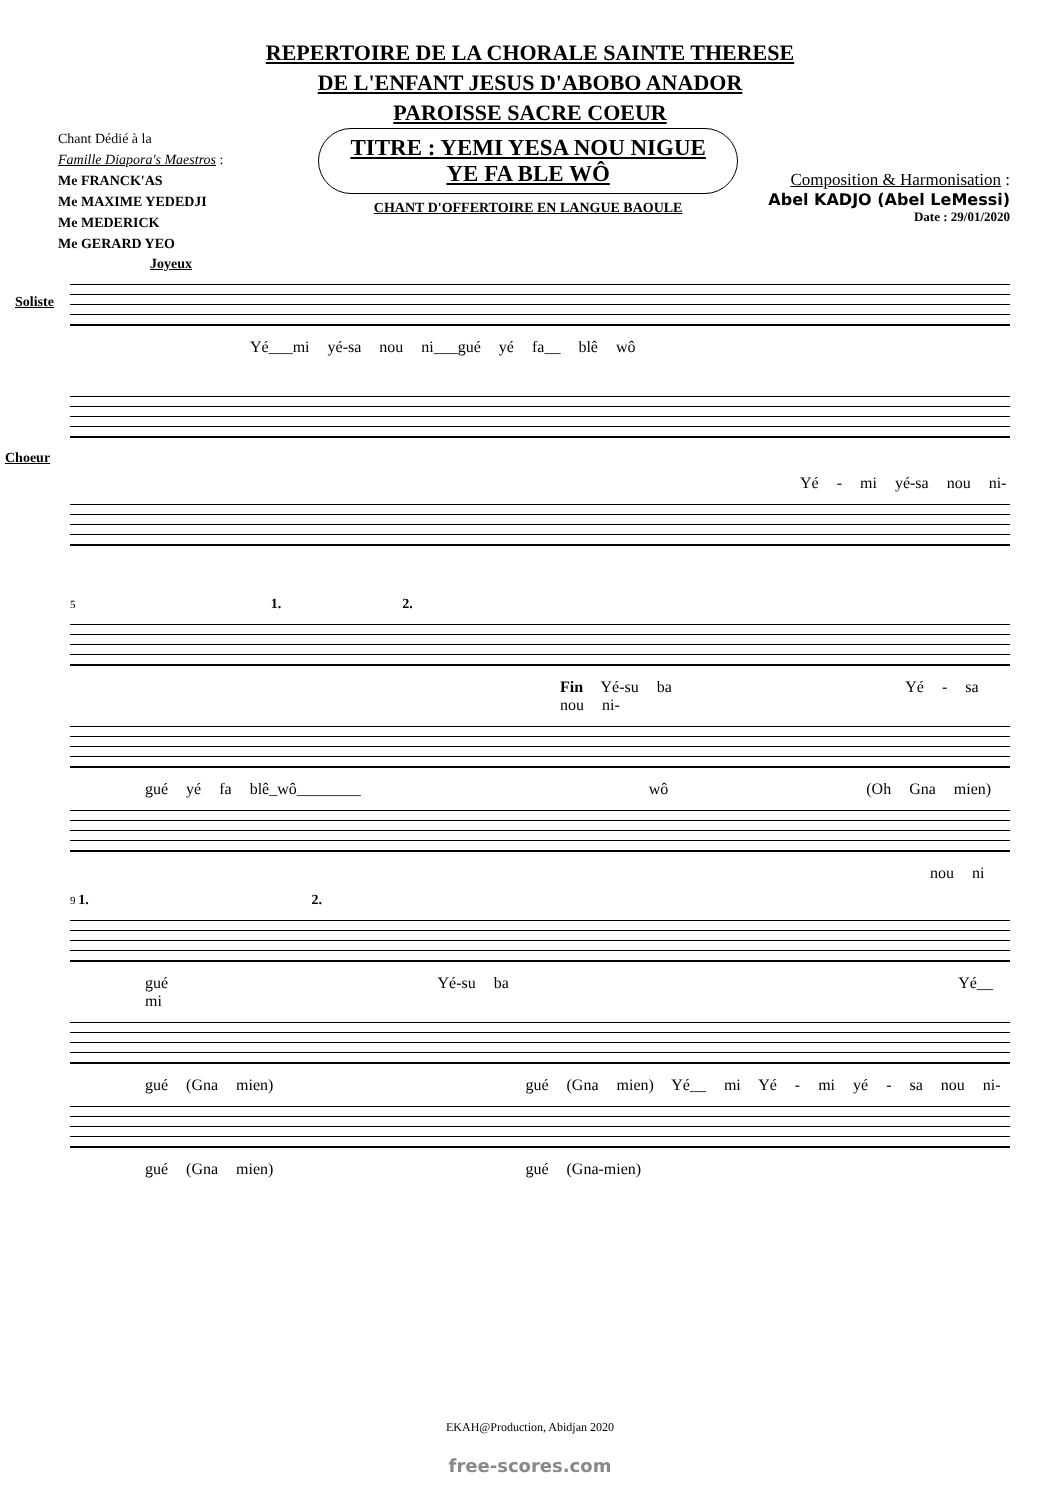REPERTOIRE DE LA CHORALE SAINTE THERESE
DE L'ENFANT JESUS D'ABOBO ANADOR
PAROISSE SACRE COEUR
Chant Dédié à la
Famille Diapora's Maestros :
Me FRANCK'AS
Me MAXIME YEDEDJI
Me MEDERICK
Me GERARD YEO
TITRE : YEMI YESA NOU NIGUE
YE FA BLE WÔ
CHANT D'OFFERTOIRE EN LANGUE BAOULE
Composition & Harmonisation :
Abel KADJO (Abel LeMessi)
Date : 29/01/2020
Joyeux
Soliste
Yé___mi yé-sa nou ni___gué yé fa__ blê wô
Choeur
Yé - mi yé-sa nou ni-
5 1. 2.
Fin Yé-su ba Yé - sa nou ni-
gué yé fa blê_wô________ wô (Oh Gna mien)
nou ni
9 1. 2.
gué Yé-su ba Yé__ mi
gué (Gna mien) gué (Gna mien) Yé__ mi Yé - mi yé - sa nou ni-
gué (Gna mien) gué (Gna-mien)
EKAH@Production, Abidjan 2020
free-scores.com